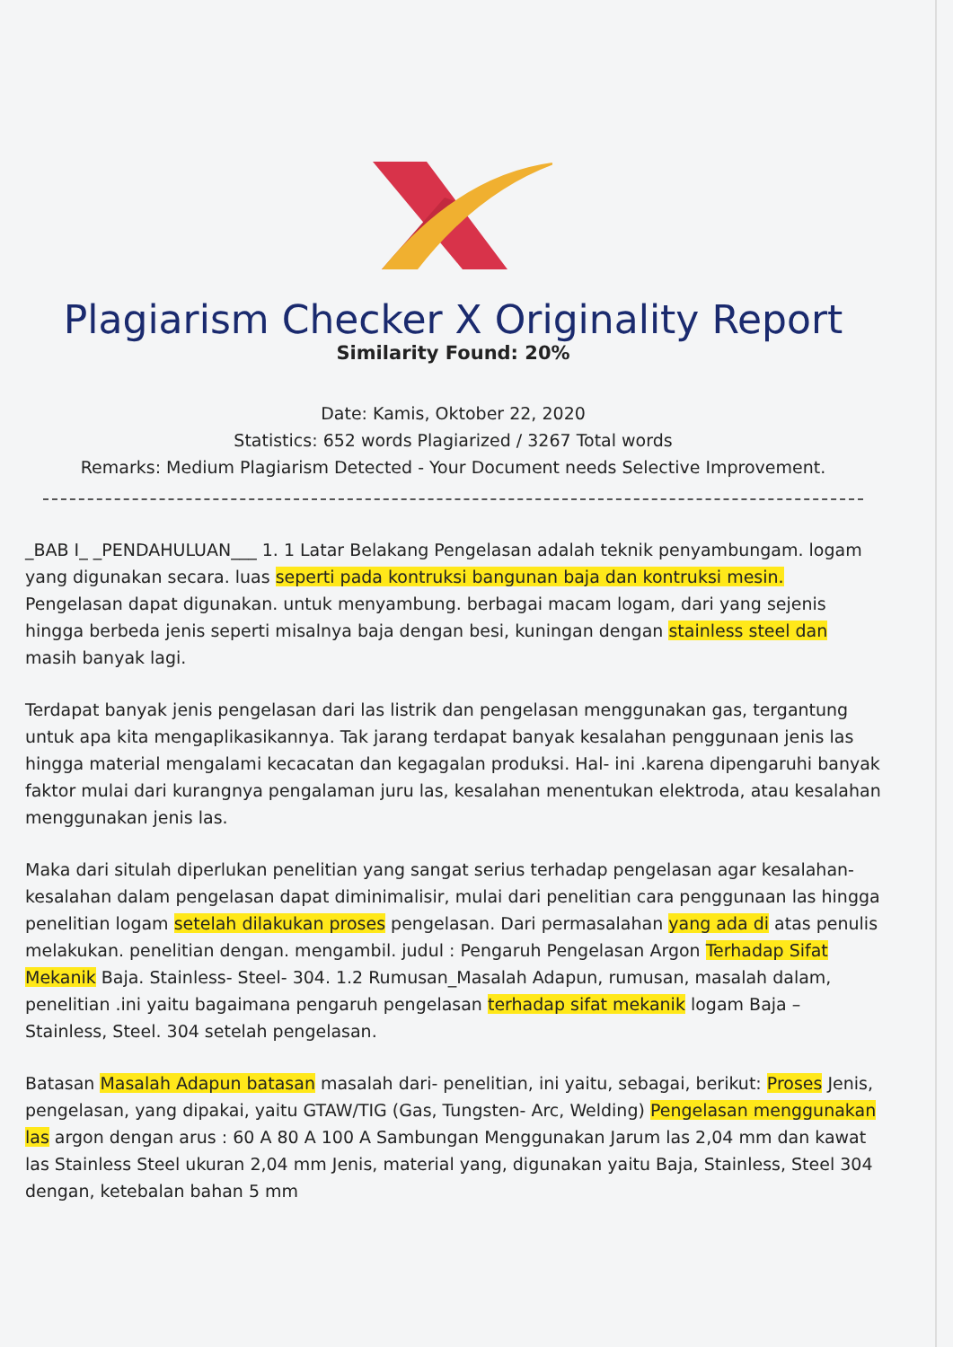Plagiarism Checker X Originality Report
Similarity Found: 20%
Date: Kamis, Oktober 22, 2020
Statistics: 652 words Plagiarized / 3267 Total words
Remarks: Medium Plagiarism Detected - Your Document needs Selective Improvement.
_BAB I_ _PENDAHULUAN___ 1. 1 Latar Belakang Pengelasan adalah teknik penyambungam. logam yang digunakan secara. luas seperti pada kontruksi bangunan baja dan kontruksi mesin. Pengelasan dapat digunakan. untuk menyambung. berbagai macam logam, dari yang sejenis hingga berbeda jenis seperti misalnya baja dengan besi, kuningan dengan stainless steel dan masih banyak lagi.
Terdapat banyak jenis pengelasan dari las listrik dan pengelasan menggunakan gas, tergantung untuk apa kita mengaplikasikannya. Tak jarang terdapat banyak kesalahan penggunaan jenis las hingga material mengalami kecacatan dan kegagalan produksi. Hal- ini .karena dipengaruhi banyak faktor mulai dari kurangnya pengalaman juru las, kesalahan menentukan elektroda, atau kesalahan menggunakan jenis las.
Maka dari situlah diperlukan penelitian yang sangat serius terhadap pengelasan agar kesalahan-kesalahan dalam pengelasan dapat diminimalisir, mulai dari penelitian cara penggunaan las hingga penelitian logam setelah dilakukan proses pengelasan. Dari permasalahan yang ada di atas penulis melakukan. penelitian dengan. mengambil. judul : Pengaruh Pengelasan Argon Terhadap Sifat Mekanik Baja. Stainless- Steel- 304. 1.2 Rumusan_Masalah Adapun, rumusan, masalah dalam, penelitian .ini yaitu bagaimana pengaruh pengelasan terhadap sifat mekanik logam Baja –Stainless, Steel. 304 setelah pengelasan.
Batasan Masalah Adapun batasan masalah dari- penelitian, ini yaitu, sebagai, berikut: Proses Jenis, pengelasan, yang dipakai, yaitu GTAW/TIG (Gas, Tungsten- Arc, Welding) Pengelasan menggunakan las argon dengan arus : 60 A 80 A 100 A Sambungan Menggunakan Jarum las 2,04 mm dan kawat las Stainless Steel ukuran 2,04 mm Jenis, material yang, digunakan yaitu Baja, Stainless, Steel 304 dengan, ketebalan bahan 5 mm